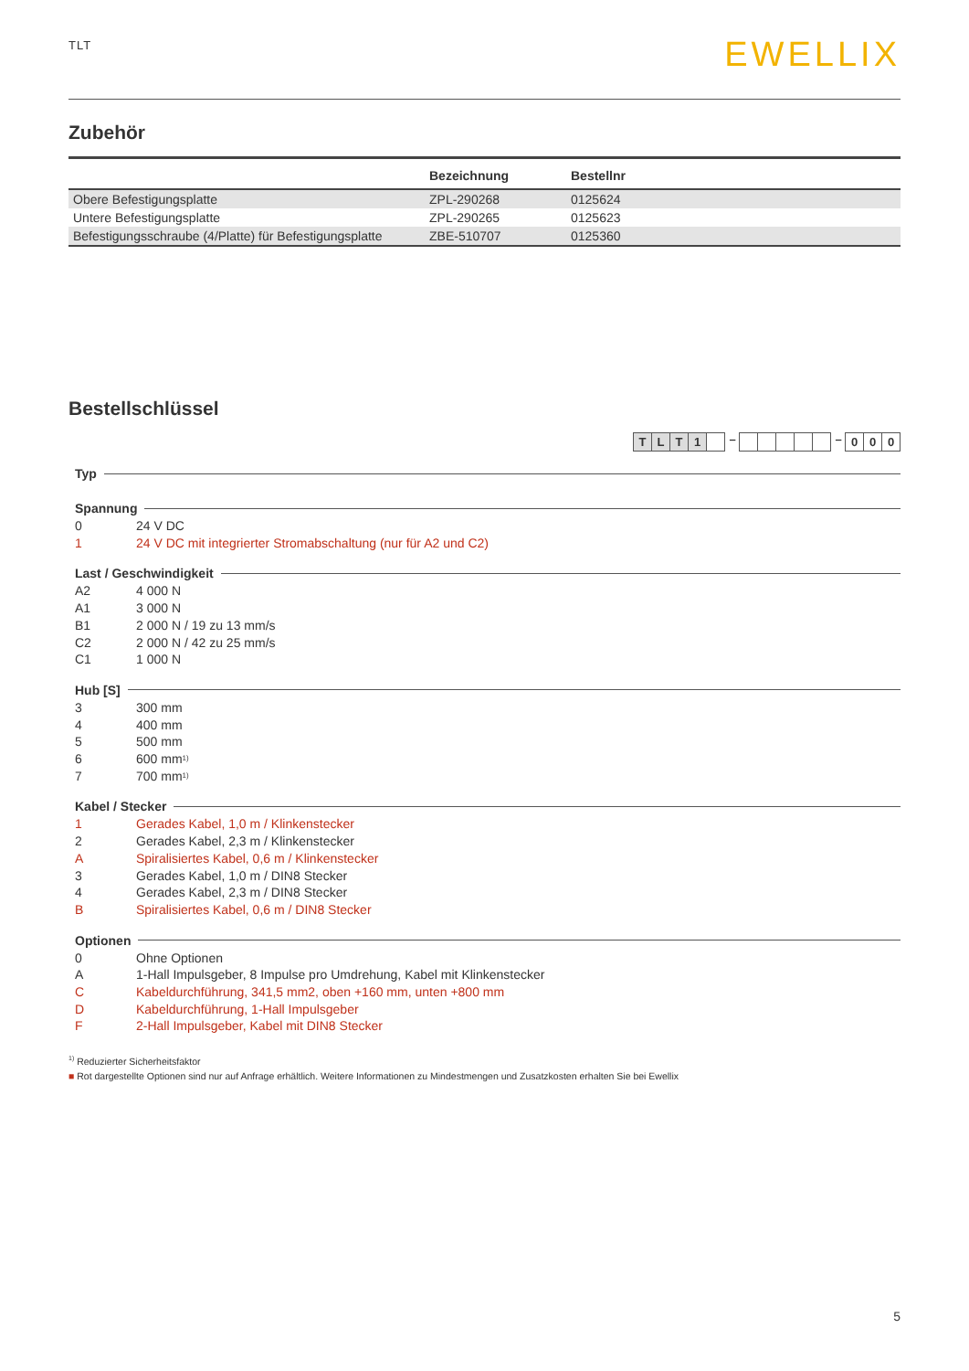TLT
EWELLIX
Zubehör
| | Bezeichnung | Bestellnr |
| --- | --- | --- |
| Obere Befestigungsplatte | ZPL-290268 | 0125624 |
| Untere Befestigungsplatte | ZPL-290265 | 0125623 |
| Befestigungsschraube (4/Platte) für Befestigungsplatte | ZBE-510707 | 0125360 |
Bestellschlüssel
TLT 1 – – 0 0 0
Typ
Spannung
0 24 V DC
1 24 V DC mit integrierter Stromabschaltung (nur für A2 und C2)
Last / Geschwindigkeit
A2 4 000 N
A1 3 000 N
B1 2 000 N / 19 zu 13 mm/s
C2 2 000 N / 42 zu 25 mm/s
C1 1 000 N
Hub [S]
3 300 mm
4 400 mm
5 500 mm
6 600 mm<sup>1)</sup>
7 700 mm<sup>1)</sup>
Kabel / Stecker
1 Gerades Kabel, 1,0 m / Klinkenstecker
2 Gerades Kabel, 2,3 m / Klinkenstecker
A Spiralisiertes Kabel, 0,6 m / Klinkenstecker
3 Gerades Kabel, 1,0 m / DIN8 Stecker
4 Gerades Kabel, 2,3 m / DIN8 Stecker
B Spiralisiertes Kabel, 0,6 m / DIN8 Stecker
Optionen
0 Ohne Optionen
A 1-Hall Impulsgeber, 8 Impulse pro Umdrehung, Kabel mit Klinkenstecker
C Kabeldurchführung, 341,5 mm2, oben +160 mm, unten +800 mm
D Kabeldurchführung, 1-Hall Impulsgeber
F 2-Hall Impulsgeber, Kabel mit DIN8 Stecker
<sup>1)</sup> Reduzierter Sicherheitsfaktor
■ Rot dargestellte Optionen sind nur auf Anfrage erhältlich. Weitere Informationen zu Mindestmengen und Zusatzkosten erhalten Sie bei Ewellix
5